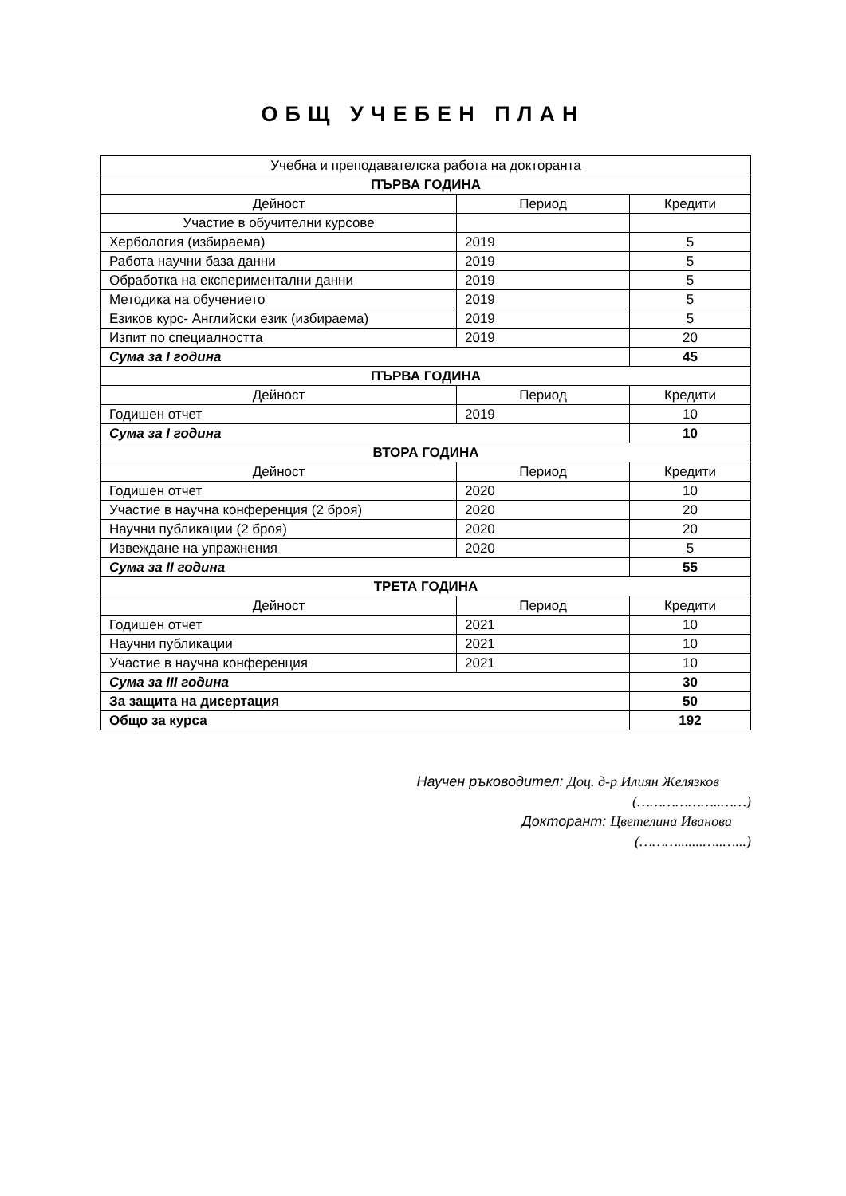ОБЩ УЧЕБЕН ПЛАН
| Учебна и преподавателска работа на докторанта | | |
| ПЪРВА ГОДИНА | | |
| Дейност | Период | Кредити |
| Участие в обучителни курсове | | |
| Хербология (избираема) | 2019 | 5 |
| Работа научни база данни | 2019 | 5 |
| Обработка на експериментални данни | 2019 | 5 |
| Методика на обучението | 2019 | 5 |
| Езиков курс- Английски език (избираема) | 2019 | 5 |
| Изпит по специалността | 2019 | 20 |
| Сума за I година | | 45 |
| ПЪРВА ГОДИНА | | |
| Дейност | Период | Кредити |
| Годишен отчет | 2019 | 10 |
| Сума за I година | | 10 |
| ВТОРА ГОДИНА | | |
| Дейност | Период | Кредити |
| Годишен отчет | 2020 | 10 |
| Участие в научна конференция (2 броя) | 2020 | 20 |
| Научни публикации (2 броя) | 2020 | 20 |
| Извеждане на упражнения | 2020 | 5 |
| Сума за II година | | 55 |
| ТРЕТА ГОДИНА | | |
| Дейност | Период | Кредити |
| Годишен отчет | 2021 | 10 |
| Научни публикации | 2021 | 10 |
| Участие в научна конференция | 2021 | 10 |
| Сума за III година | | 30 |
| За защита на дисертация | | 50 |
| Общо за курса | | 192 |
Научен ръководител: Доц. д-р Илиян Желязков
(………………..……)
Докторант: Цветелина Иванова
(……….......…..…...)